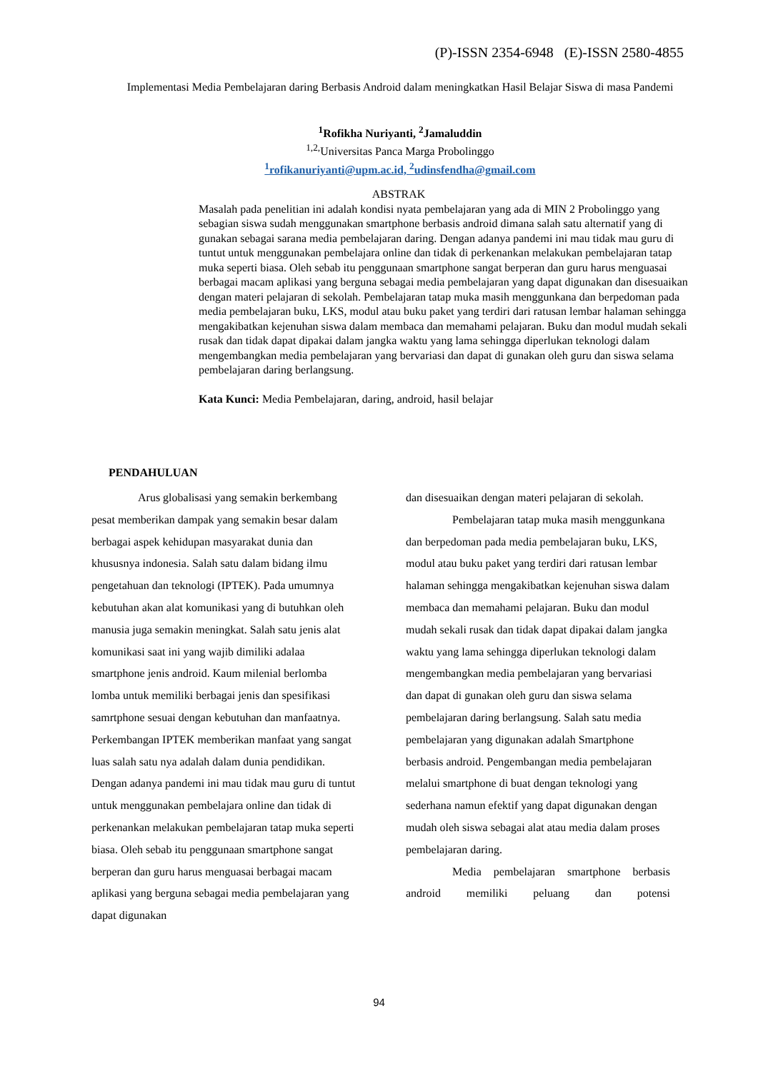(P)-ISSN 2354-6948 (E)-ISSN 2580-4855
Implementasi Media Pembelajaran daring Berbasis Android dalam meningkatkan Hasil Belajar Siswa di masa Pandemi
<sup>1</sup> Rofikha Nuriyanti, <sup>2</sup>Jamaluddin
<sup>1,2,</sup>Universitas Panca Marga Probolinggo
<sup>1</sup> rofikanuriyanti@upm.ac.id, <sup>2</sup>udinsfendha@gmail.com
ABSTRAK
Masalah pada penelitian ini adalah kondisi nyata pembelajaran yang ada di MIN 2 Probolinggo yang sebagian siswa sudah menggunakan smartphone berbasis android dimana salah satu alternatif yang di gunakan sebagai sarana media pembelajaran daring. Dengan adanya pandemi ini mau tidak mau guru di tuntut untuk menggunakan pembelajara online dan tidak di perkenankan melakukan pembelajaran tatap muka seperti biasa. Oleh sebab itu penggunaan smartphone sangat berperan dan guru harus menguasai berbagai macam aplikasi yang berguna sebagai media pembelajaran yang dapat digunakan dan disesuaikan dengan materi pelajaran di sekolah. Pembelajaran tatap muka masih menggunkana dan berpedoman pada media pembelajaran buku, LKS, modul atau buku paket yang terdiri dari ratusan lembar halaman sehingga mengakibatkan kejenuhan siswa dalam membaca dan memahami pelajaran. Buku dan modul mudah sekali rusak dan tidak dapat dipakai dalam jangka waktu yang lama sehingga diperlukan teknologi dalam mengembangkan media pembelajaran yang bervariasi dan dapat di gunakan oleh guru dan siswa selama pembelajaran daring berlangsung.
Kata Kunci: Media Pembelajaran, daring, android, hasil belajar
PENDAHULUAN
Arus globalisasi yang semakin berkembang pesat memberikan dampak yang semakin besar dalam berbagai aspek kehidupan masyarakat dunia dan khususnya indonesia. Salah satu dalam bidang ilmu pengetahuan dan teknologi (IPTEK). Pada umumnya kebutuhan akan alat komunikasi yang di butuhkan oleh manusia juga semakin meningkat. Salah satu jenis alat komunikasi saat ini yang wajib dimiliki adalaa smartphone jenis android. Kaum milenial berlomba lomba untuk memiliki berbagai jenis dan spesifikasi samrtphone sesuai dengan kebutuhan dan manfaatnya. Perkembangan IPTEK memberikan manfaat yang sangat luas salah satu nya adalah dalam dunia pendidikan. Dengan adanya pandemi ini mau tidak mau guru di tuntut untuk menggunakan pembelajara online dan tidak di perkenankan melakukan pembelajaran tatap muka seperti biasa. Oleh sebab itu penggunaan smartphone sangat berperan dan guru harus menguasai berbagai macam aplikasi yang berguna sebagai media pembelajaran yang dapat digunakan
dan disesuaikan dengan materi pelajaran di sekolah.
Pembelajaran tatap muka masih menggunkana dan berpedoman pada media pembelajaran buku, LKS, modul atau buku paket yang terdiri dari ratusan lembar halaman sehingga mengakibatkan kejenuhan siswa dalam membaca dan memahami pelajaran. Buku dan modul mudah sekali rusak dan tidak dapat dipakai dalam jangka waktu yang lama sehingga diperlukan teknologi dalam mengembangkan media pembelajaran yang bervariasi dan dapat di gunakan oleh guru dan siswa selama pembelajaran daring berlangsung. Salah satu media pembelajaran yang digunakan adalah Smartphone berbasis android. Pengembangan media pembelajaran melalui smartphone di buat dengan teknologi yang sederhana namun efektif yang dapat digunakan dengan mudah oleh siswa sebagai alat atau media dalam proses pembelajaran daring.
Media pembelajaran smartphone berbasis android memiliki peluang dan potensi
94